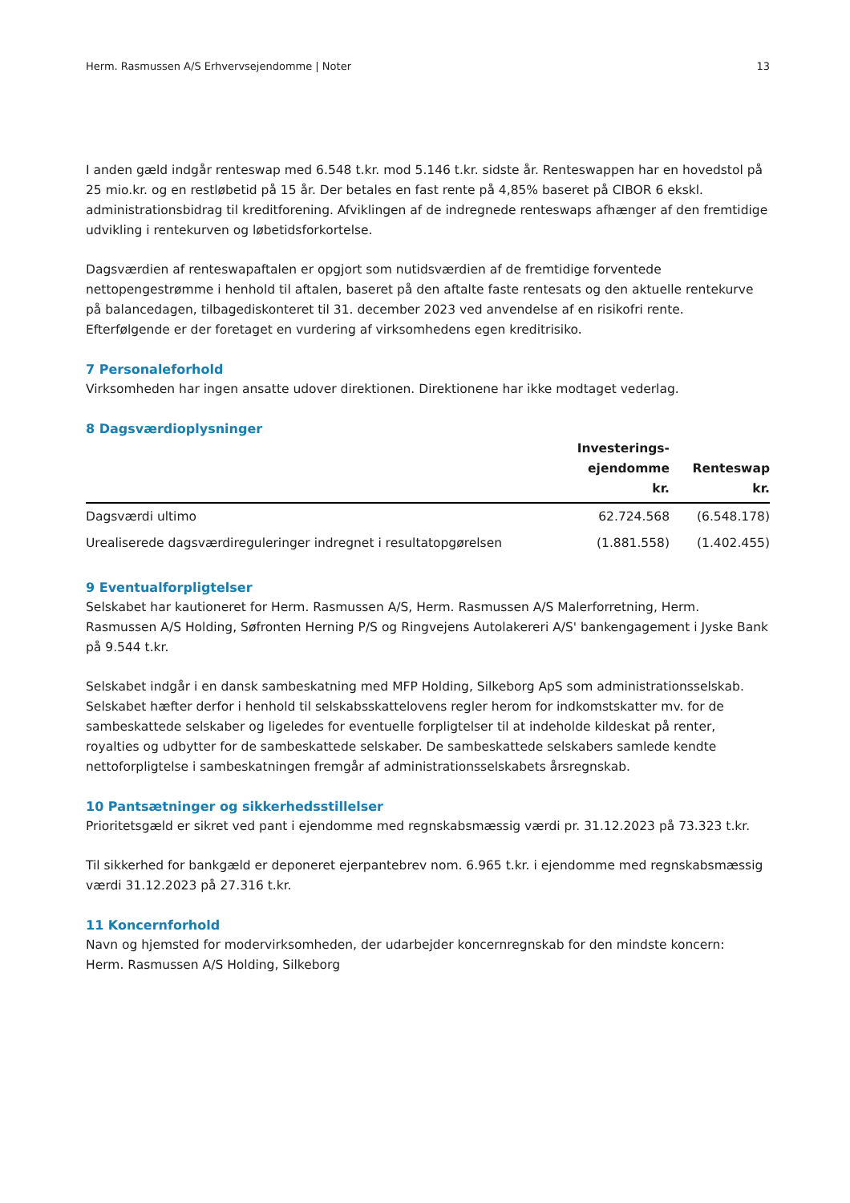Herm. Rasmussen A/S Erhvervsejendomme | Noter 13
I anden gæld indgår renteswap med 6.548 t.kr. mod 5.146 t.kr. sidste år. Renteswappen har en hovedstol på 25 mio.kr. og en restløbetid på 15 år. Der betales en fast rente på 4,85% baseret på CIBOR 6 ekskl. administrationsbidrag til kreditforening. Afviklingen af de indregnede renteswaps afhænger af den fremtidige udvikling i rentekurven og løbetidsforkortelse.
Dagsværdien af renteswapaftalen er opgjort som nutidsværdien af de fremtidige forventede nettopengestrømme i henhold til aftalen, baseret på den aftalte faste rentesats og den aktuelle rentekurve på balancedagen, tilbagediskonteret til 31. december 2023 ved anvendelse af en risikofri rente. Efterfølgende er der foretaget en vurdering af virksomhedens egen kreditrisiko.
7 Personaleforhold
Virksomheden har ingen ansatte udover direktionen. Direktionene har ikke modtaget vederlag.
8 Dagsværdioplysninger
| | Investerings- ejendomme kr. | Renteswap kr. |
| --- | --- | --- |
| Dagsværdi ultimo | 62.724.568 | (6.548.178) |
| Urealiserede dagsværdireguleringer indregnet i resultatopgørelsen | (1.881.558) | (1.402.455) |
9 Eventualforpligtelser
Selskabet har kautioneret for Herm. Rasmussen A/S, Herm. Rasmussen A/S Malerforretning, Herm. Rasmussen A/S Holding, Søfronten Herning P/S og Ringvejens Autolakereri A/S' bankengagement i Jyske Bank på 9.544 t.kr.
Selskabet indgår i en dansk sambeskatning med MFP Holding, Silkeborg ApS som administrationsselskab. Selskabet hæfter derfor i henhold til selskabsskattelovens regler herom for indkomstskatter mv. for de sambeskattede selskaber og ligeledes for eventuelle forpligtelser til at indeholde kildeskat på renter, royalties og udbytter for de sambeskattede selskaber. De sambeskattede selskabers samlede kendte nettoforpligtelse i sambeskatningen fremgår af administrationsselskabets årsregnskab.
10 Pantsætninger og sikkerhedsstillelser
Prioritetsgæld er sikret ved pant i ejendomme med regnskabsmæssig værdi pr. 31.12.2023 på 73.323 t.kr.
Til sikkerhed for bankgæld er deponeret ejerpantebrev nom. 6.965 t.kr. i ejendomme med regnskabsmæssig værdi 31.12.2023 på 27.316 t.kr.
11 Koncernforhold
Navn og hjemsted for modervirksomheden, der udarbejder koncernregnskab for den mindste koncern:
Herm. Rasmussen A/S Holding, Silkeborg